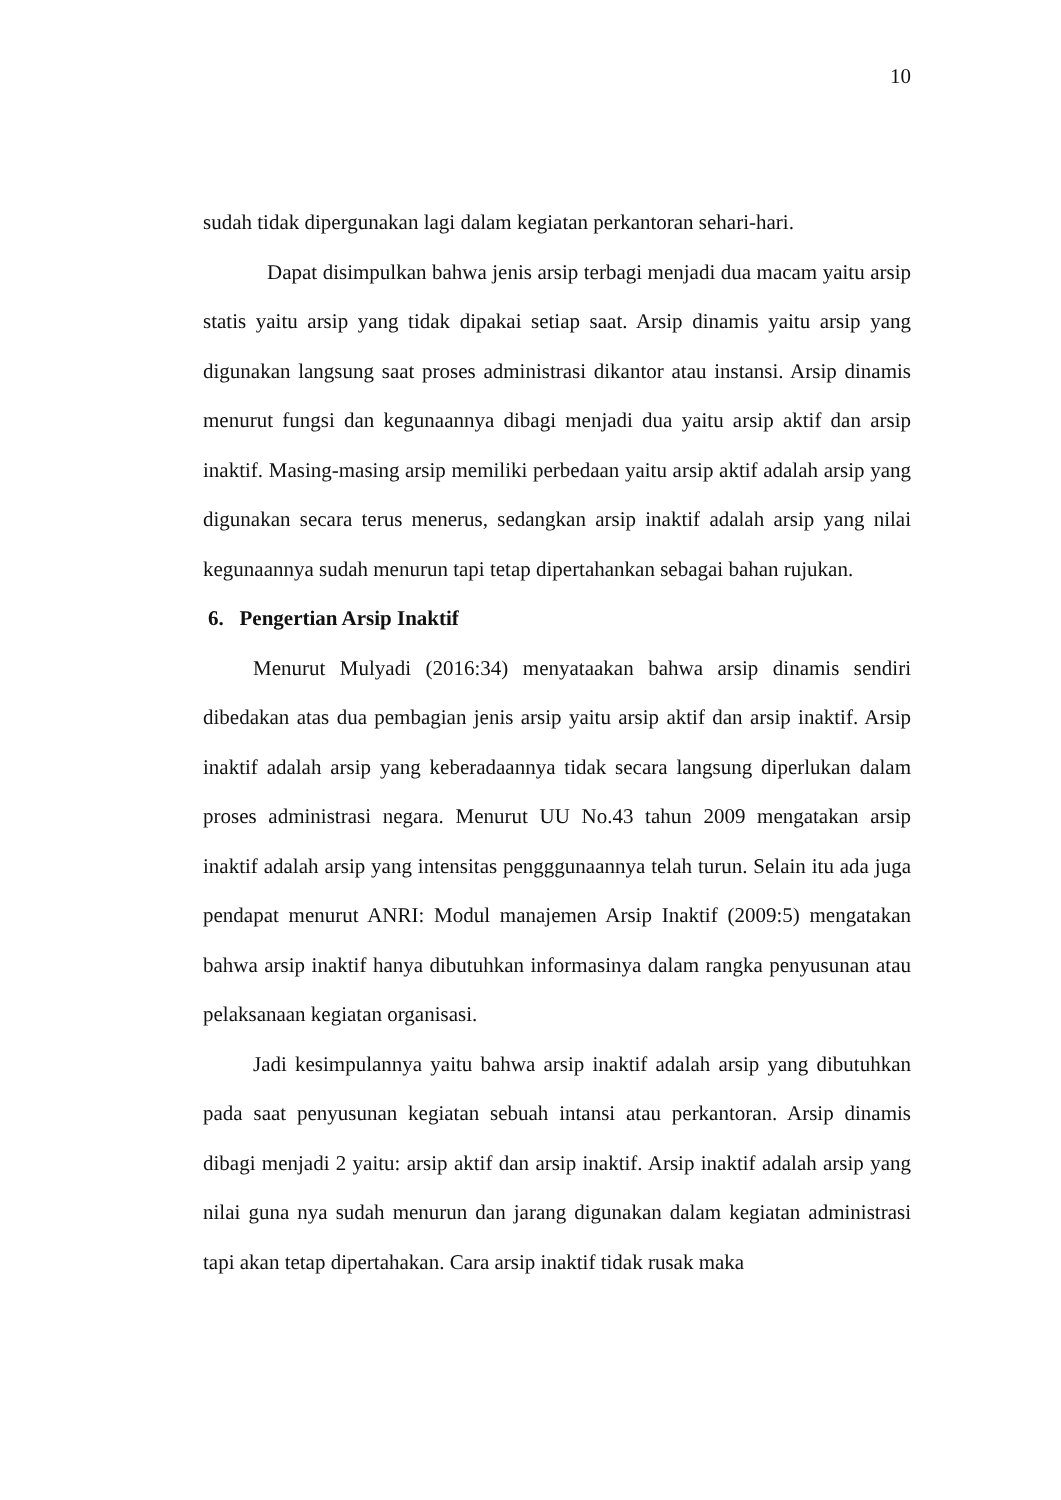10
sudah tidak dipergunakan lagi dalam kegiatan perkantoran sehari-hari.
Dapat disimpulkan bahwa jenis arsip terbagi menjadi dua macam yaitu arsip statis yaitu arsip yang tidak dipakai setiap saat. Arsip dinamis yaitu arsip yang digunakan langsung saat proses administrasi dikantor atau instansi. Arsip dinamis menurut fungsi dan kegunaannya dibagi menjadi dua yaitu arsip aktif dan arsip inaktif. Masing-masing arsip memiliki perbedaan yaitu arsip aktif adalah arsip yang digunakan secara terus menerus, sedangkan arsip inaktif adalah arsip yang nilai kegunaannya sudah menurun tapi tetap dipertahankan sebagai bahan rujukan.
6. Pengertian Arsip Inaktif
Menurut Mulyadi (2016:34) menyataakan bahwa arsip dinamis sendiri dibedakan atas dua pembagian jenis arsip yaitu arsip aktif dan arsip inaktif. Arsip inaktif adalah arsip yang keberadaannya tidak secara langsung diperlukan dalam proses administrasi negara. Menurut UU No.43 tahun 2009 mengatakan arsip inaktif adalah arsip yang intensitas pengggunaannya telah turun. Selain itu ada juga pendapat menurut ANRI: Modul manajemen Arsip Inaktif (2009:5) mengatakan bahwa arsip inaktif hanya dibutuhkan informasinya dalam rangka penyusunan atau pelaksanaan kegiatan organisasi.
Jadi kesimpulannya yaitu bahwa arsip inaktif adalah arsip yang dibutuhkan pada saat penyusunan kegiatan sebuah intansi atau perkantoran. Arsip dinamis dibagi menjadi 2 yaitu: arsip aktif dan arsip inaktif. Arsip inaktif adalah arsip yang nilai guna nya sudah menurun dan jarang digunakan dalam kegiatan administrasi tapi akan tetap dipertahakan. Cara arsip inaktif tidak rusak maka